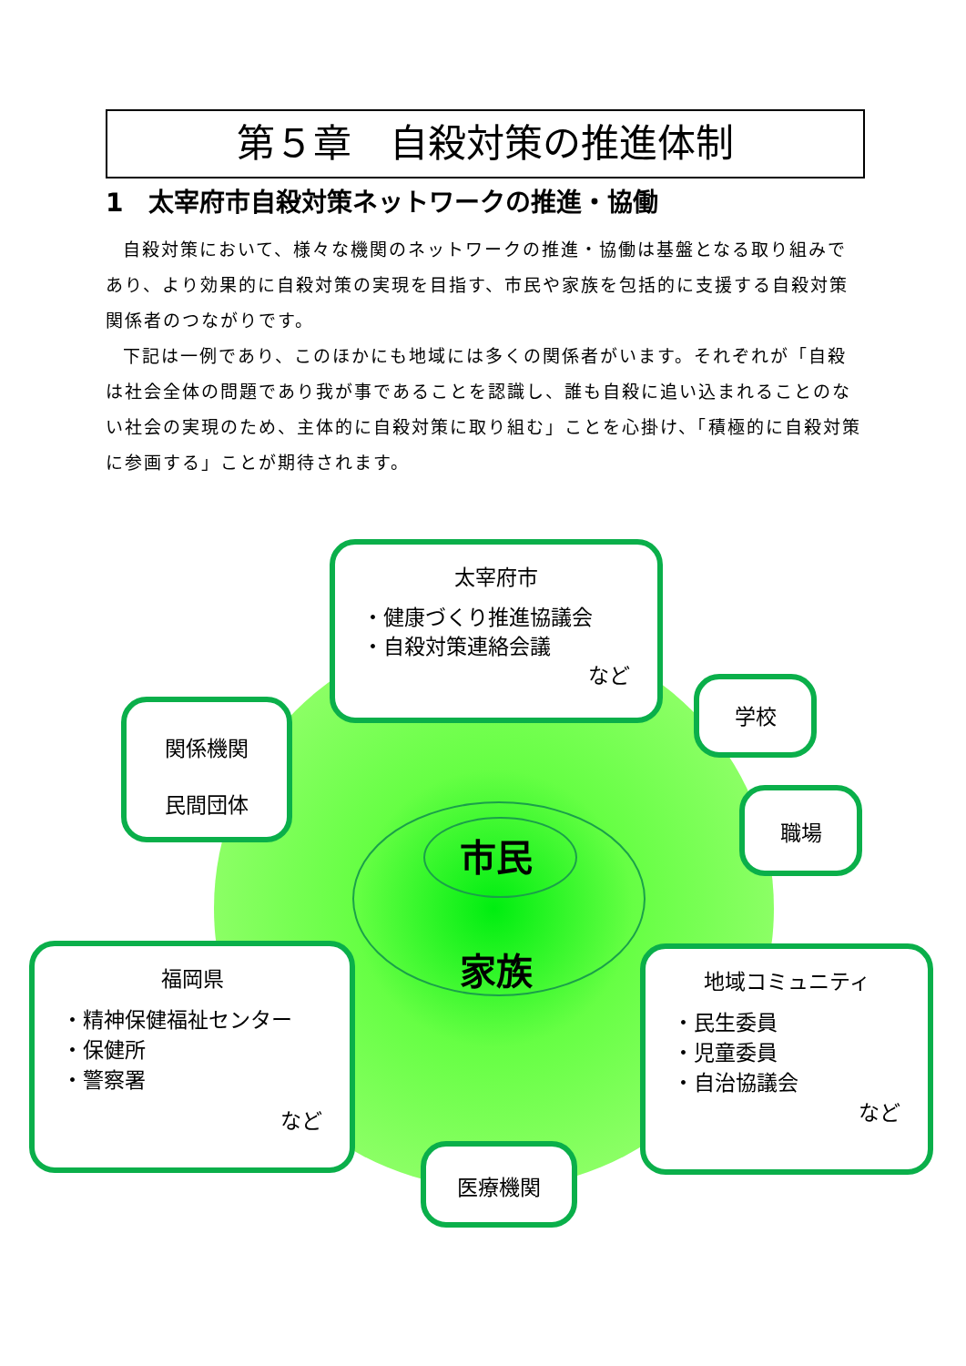第５章　自殺対策の推進体制
1　太宰府市自殺対策ネットワークの推進・協働
自殺対策において、様々な機関のネットワークの推進・協働は基盤となる取り組みであり、より効果的に自殺対策の実現を目指す、市民や家族を包括的に支援する自殺対策関係者のつながりです。
下記は一例であり、このほかにも地域には多くの関係者がいます。それぞれが「自殺は社会全体の問題であり我が事であることを認識し、誰も自殺に追い込まれることのない社会の実現のため、主体的に自殺対策に取り組む」ことを心掛け、「積極的に自殺対策に参画する」ことが期待されます。
市民
家族
太宰府市
・健康づくり推進協議会
・自殺対策連絡会議
など
関係機関
民間団体
学校
職場
福岡県
・精神保健福祉センター
・保健所
・警察署
など
地域コミュニティ
・民生委員
・児童委員
・自治協議会
など
医療機関